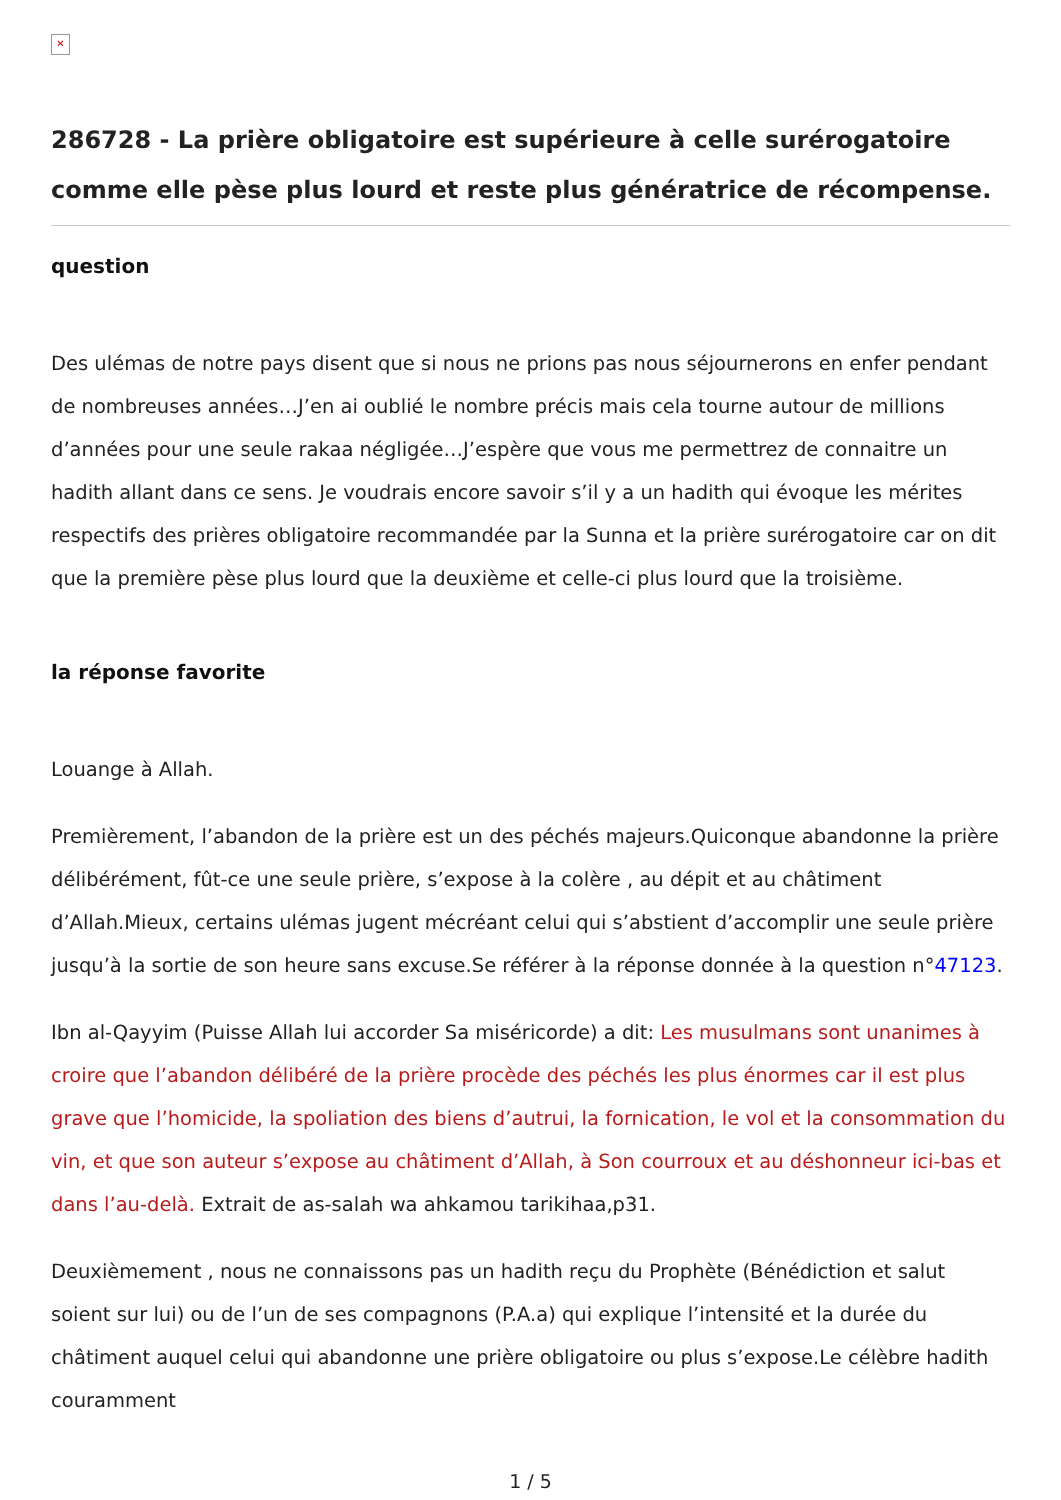✕
286728 - La prière obligatoire est supérieure à celle surérogatoire comme elle pèse plus lourd et reste plus génératrice de récompense.
question
Des ulémas de notre pays disent que si nous ne prions pas nous séjournerons en enfer pendant de nombreuses années…J’en ai oublié le nombre précis mais cela tourne autour de millions d’années pour une seule rakaa négligée…J’espère que vous me permettrez de connaitre un hadith allant dans ce sens. Je voudrais encore savoir s’il y a un hadith qui évoque les mérites respectifs des prières obligatoire recommandée par la Sunna et la prière surérogatoire car on dit que la première pèse plus lourd que la deuxième et celle-ci plus lourd que la troisième.
la réponse favorite
Louange à Allah.
Premièrement, l’abandon de la prière est un des péchés majeurs.Quiconque abandonne la prière délibérément, fût-ce une seule prière, s’expose à la colère , au dépit et au châtiment d’Allah.Mieux, certains ulémas jugent mécréant celui qui s’abstient d’accomplir une seule prière jusqu’à la sortie de son heure sans excuse.Se référer à la réponse donnée à la question n°47123.
Ibn al-Qayyim (Puisse Allah lui accorder Sa miséricorde) a dit: Les musulmans sont unanimes à croire que l’abandon délibéré de la prière procède des péchés les plus énormes car il est plus grave que l’homicide, la spoliation des biens d’autrui, la fornication, le vol et la consommation du vin, et que son auteur s’expose au châtiment d’Allah, à Son courroux et au déshonneur ici-bas et dans l’au-delà. Extrait de as-salah wa ahkamou tarikihaa,p31.
Deuxièmement , nous ne connaissons pas un hadith reçu du Prophète (Bénédiction et salut soient sur lui) ou de l’un de ses compagnons (P.A.a) qui explique l’intensité et la durée du châtiment auquel celui qui abandonne une prière obligatoire ou plus s’expose.Le célèbre hadith couramment
1 / 5